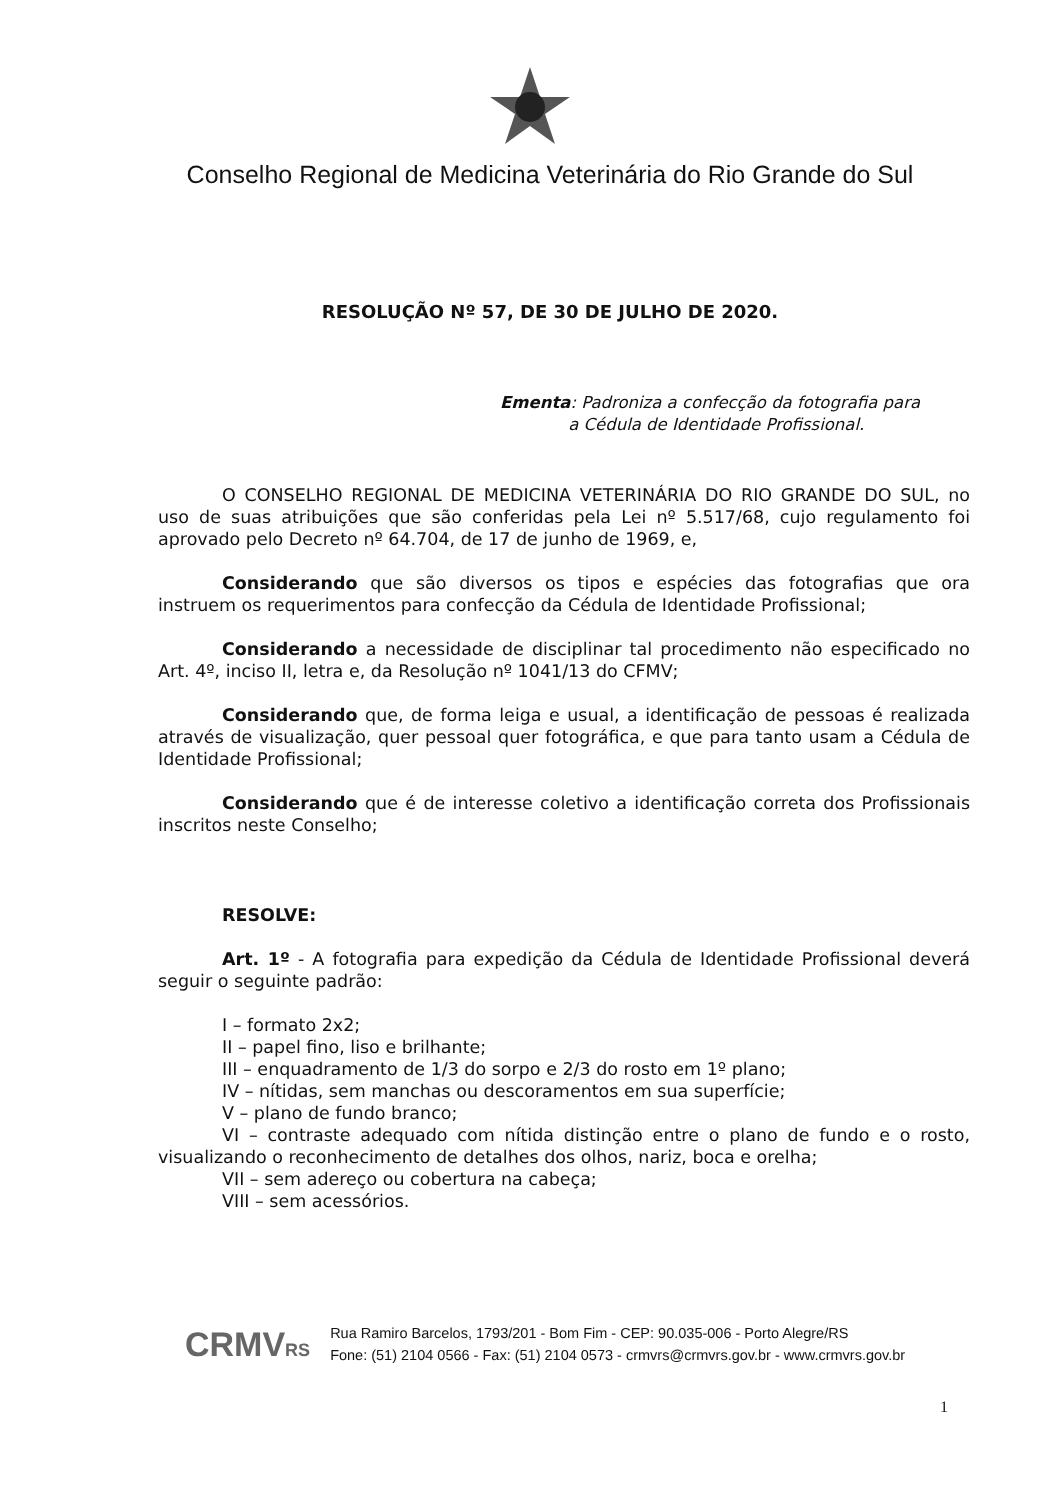Conselho Regional de Medicina Veterinária do Rio Grande do Sul
RESOLUÇÃO Nº 57, DE 30 DE JULHO DE 2020.
Ementa: Padroniza a confecção da fotografia para
a Cédula de Identidade Profissional.
O CONSELHO REGIONAL DE MEDICINA VETERINÁRIA DO RIO GRANDE DO SUL, no uso de suas atribuições que são conferidas pela Lei nº 5.517/68, cujo regulamento foi aprovado pelo Decreto nº 64.704, de 17 de junho de 1969, e,
Considerando que são diversos os tipos e espécies das fotografias que ora instruem os requerimentos para confecção da Cédula de Identidade Profissional;
Considerando a necessidade de disciplinar tal procedimento não especificado no Art. 4º, inciso II, letra e, da Resolução nº 1041/13 do CFMV;
Considerando que, de forma leiga e usual, a identificação de pessoas é realizada através de visualização, quer pessoal quer fotográfica, e que para tanto usam a Cédula de Identidade Profissional;
Considerando que é de interesse coletivo a identificação correta dos Profissionais inscritos neste Conselho;
RESOLVE:
Art. 1º - A fotografia para expedição da Cédula de Identidade Profissional deverá seguir o seguinte padrão:
I – formato 2x2;
II – papel fino, liso e brilhante;
III – enquadramento de 1/3 do sorpo e 2/3 do rosto em 1º plano;
IV – nítidas, sem manchas ou descoramentos em sua superfície;
V – plano de fundo branco;
VI – contraste adequado com nítida distinção entre o plano de fundo e o rosto, visualizando o reconhecimento de detalhes dos olhos, nariz, boca e orelha;
VII – sem adereço ou cobertura na cabeça;
VIII – sem acessórios.
CRMVRS
Rua Ramiro Barcelos, 1793/201 - Bom Fim - CEP: 90.035-006 - Porto Alegre/RS
Fone: (51) 2104 0566 - Fax: (51) 2104 0573 - crmvrs@crmvrs.gov.br - www.crmvrs.gov.br
1